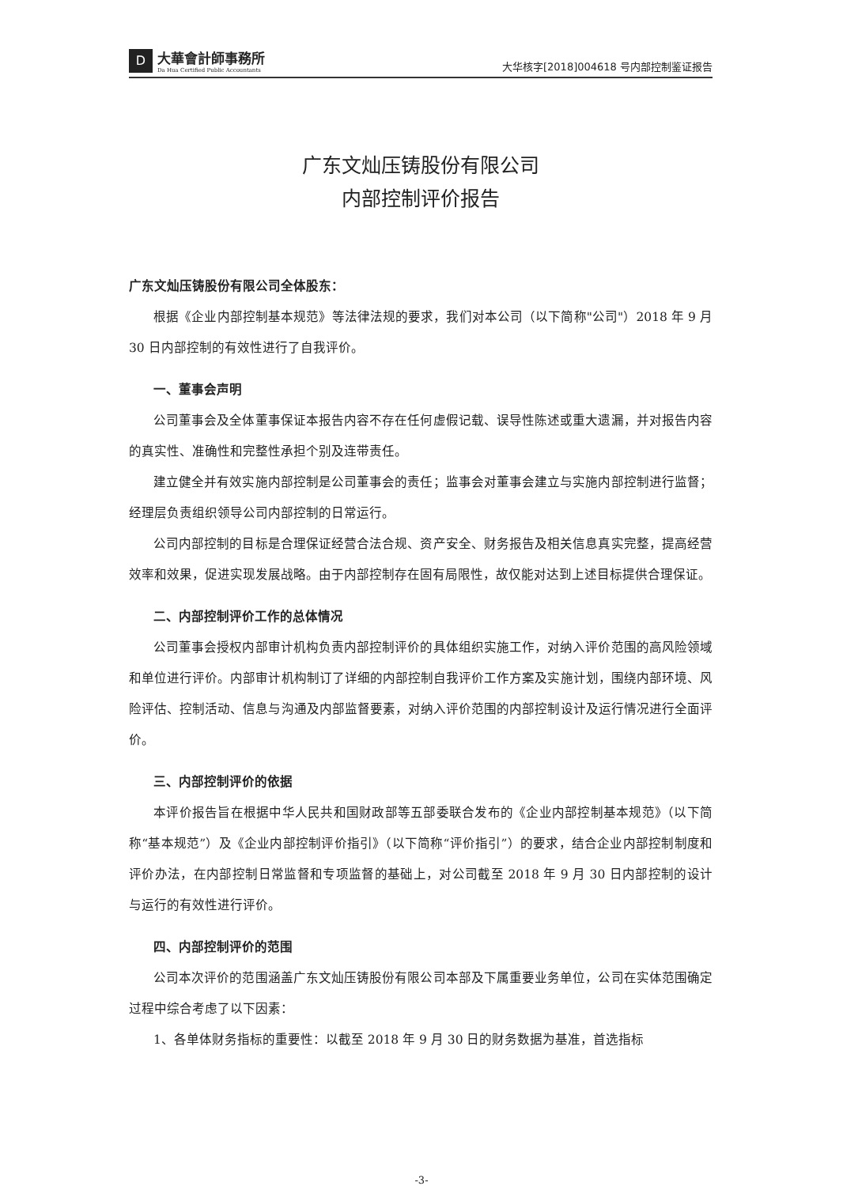D
大華會計師事務所
Da Hua Certified Public Accountants
大华核字[2018]004618 号内部控制鉴证报告
广东文灿压铸股份有限公司
内部控制评价报告
广东文灿压铸股份有限公司全体股东：
根据《企业内部控制基本规范》等法律法规的要求，我们对本公司（以下简称"公司"）2018 年 9 月 30 日内部控制的有效性进行了自我评价。
一、董事会声明
公司董事会及全体董事保证本报告内容不存在任何虚假记载、误导性陈述或重大遗漏，并对报告内容的真实性、准确性和完整性承担个别及连带责任。
建立健全并有效实施内部控制是公司董事会的责任；监事会对董事会建立与实施内部控制进行监督；经理层负责组织领导公司内部控制的日常运行。
公司内部控制的目标是合理保证经营合法合规、资产安全、财务报告及相关信息真实完整，提高经营效率和效果，促进实现发展战略。由于内部控制存在固有局限性，故仅能对达到上述目标提供合理保证。
二、内部控制评价工作的总体情况
公司董事会授权内部审计机构负责内部控制评价的具体组织实施工作，对纳入评价范围的高风险领域和单位进行评价。内部审计机构制订了详细的内部控制自我评价工作方案及实施计划，围绕内部环境、风险评估、控制活动、信息与沟通及内部监督要素，对纳入评价范围的内部控制设计及运行情况进行全面评价。
三、内部控制评价的依据
本评价报告旨在根据中华人民共和国财政部等五部委联合发布的《企业内部控制基本规范》（以下简称“基本规范”）及《企业内部控制评价指引》（以下简称“评价指引”）的要求，结合企业内部控制制度和评价办法，在内部控制日常监督和专项监督的基础上，对公司截至 2018 年 9 月 30 日内部控制的设计与运行的有效性进行评价。
四、内部控制评价的范围
公司本次评价的范围涵盖广东文灿压铸股份有限公司本部及下属重要业务单位，公司在实体范围确定过程中综合考虑了以下因素：
1、各单体财务指标的重要性：以截至 2018 年 9 月 30 日的财务数据为基准，首选指标
-3-